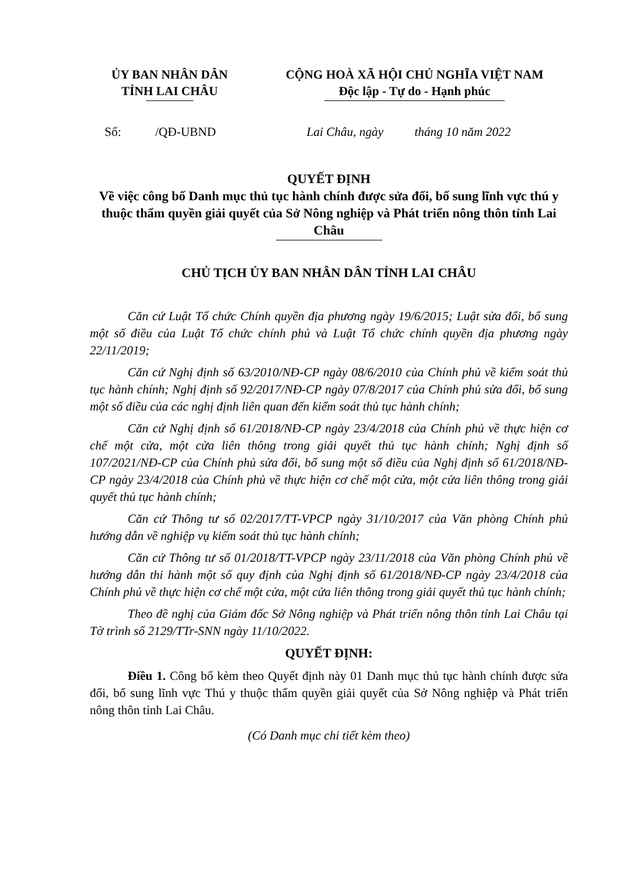ỦY BAN NHÂN DÂN
TỈNH LAI CHÂU
CỘNG HOÀ XÃ HỘI CHỦ NGHĨA VIỆT NAM
Độc lập - Tự do - Hạnh phúc
Số: /QĐ-UBND
Lai Châu, ngày tháng 10 năm 2022
QUYẾT ĐỊNH
Về việc công bố Danh mục thủ tục hành chính được sửa đổi, bổ sung lĩnh vực thú y thuộc thẩm quyền giải quyết của Sở Nông nghiệp và Phát triển nông thôn tỉnh Lai Châu
CHỦ TỊCH ỦY BAN NHÂN DÂN TỈNH LAI CHÂU
Căn cứ Luật Tổ chức Chính quyền địa phương ngày 19/6/2015; Luật sửa đổi, bổ sung một số điều của Luật Tổ chức chính phủ và Luật Tổ chức chính quyền địa phương ngày 22/11/2019;
Căn cứ Nghị định số 63/2010/NĐ-CP ngày 08/6/2010 của Chính phủ về kiểm soát thủ tục hành chính; Nghị định số 92/2017/NĐ-CP ngày 07/8/2017 của Chính phủ sửa đổi, bổ sung một số điều của các nghị định liên quan đến kiểm soát thủ tục hành chính;
Căn cứ Nghị định số 61/2018/NĐ-CP ngày 23/4/2018 của Chính phủ về thực hiện cơ chế một cửa, một cửa liên thông trong giải quyết thủ tục hành chính; Nghị định số 107/2021/NĐ-CP của Chính phủ sửa đổi, bổ sung một số điều của Nghị định số 61/2018/NĐ-CP ngày 23/4/2018 của Chính phủ về thực hiện cơ chế một cửa, một cửa liên thông trong giải quyết thủ tục hành chính;
Căn cứ Thông tư số 02/2017/TT-VPCP ngày 31/10/2017 của Văn phòng Chính phủ hướng dẫn về nghiệp vụ kiểm soát thủ tục hành chính;
Căn cứ Thông tư số 01/2018/TT-VPCP ngày 23/11/2018 của Văn phòng Chính phủ về hướng dẫn thi hành một số quy định của Nghị định số 61/2018/NĐ-CP ngày 23/4/2018 của Chính phủ về thực hiện cơ chế một cửa, một cửa liên thông trong giải quyết thủ tục hành chính;
Theo đề nghị của Giám đốc Sở Nông nghiệp và Phát triển nông thôn tỉnh Lai Châu tại Tờ trình số 2129/TTr-SNN ngày 11/10/2022.
QUYẾT ĐỊNH:
Điều 1. Công bố kèm theo Quyết định này 01 Danh mục thủ tục hành chính được sửa đổi, bổ sung lĩnh vực Thú y thuộc thẩm quyền giải quyết của Sở Nông nghiệp và Phát triển nông thôn tỉnh Lai Châu.
(Có Danh mục chi tiết kèm theo)